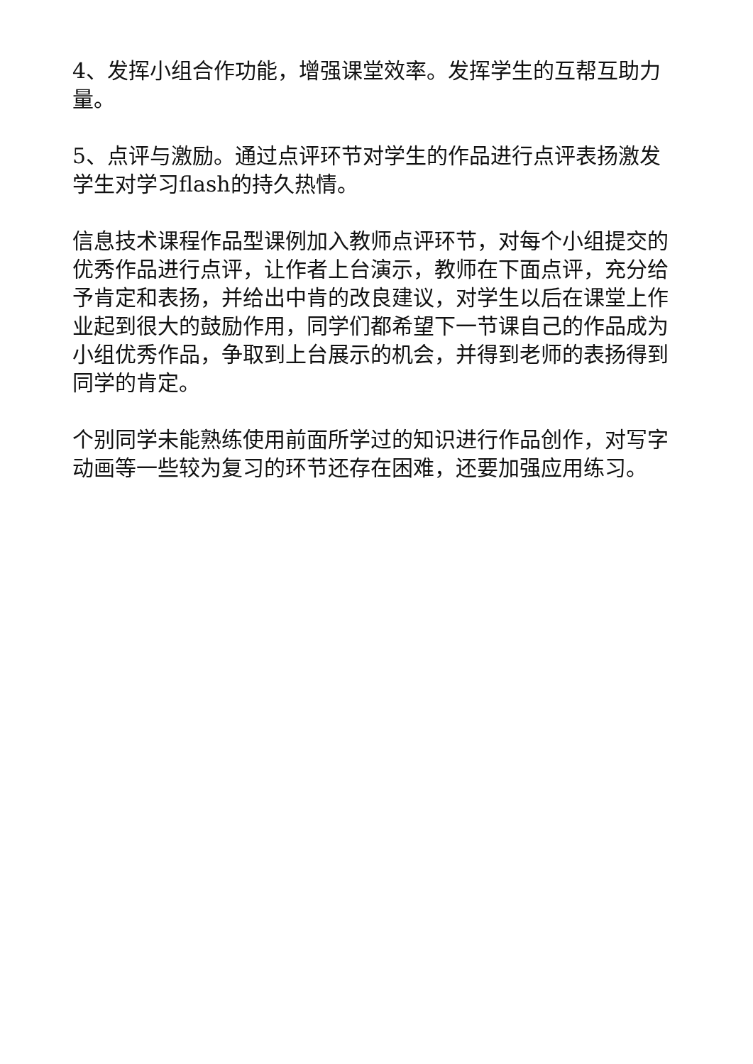4、发挥小组合作功能，增强课堂效率。发挥学生的互帮互助力量。
5、点评与激励。通过点评环节对学生的作品进行点评表扬激发学生对学习flash的持久热情。
信息技术课程作品型课例加入教师点评环节，对每个小组提交的优秀作品进行点评，让作者上台演示，教师在下面点评，充分给予肯定和表扬，并给出中肯的改良建议，对学生以后在课堂上作业起到很大的鼓励作用，同学们都希望下一节课自己的作品成为小组优秀作品，争取到上台展示的机会，并得到老师的表扬得到同学的肯定。
个别同学未能熟练使用前面所学过的知识进行作品创作，对写字动画等一些较为复习的环节还存在困难，还要加强应用练习。